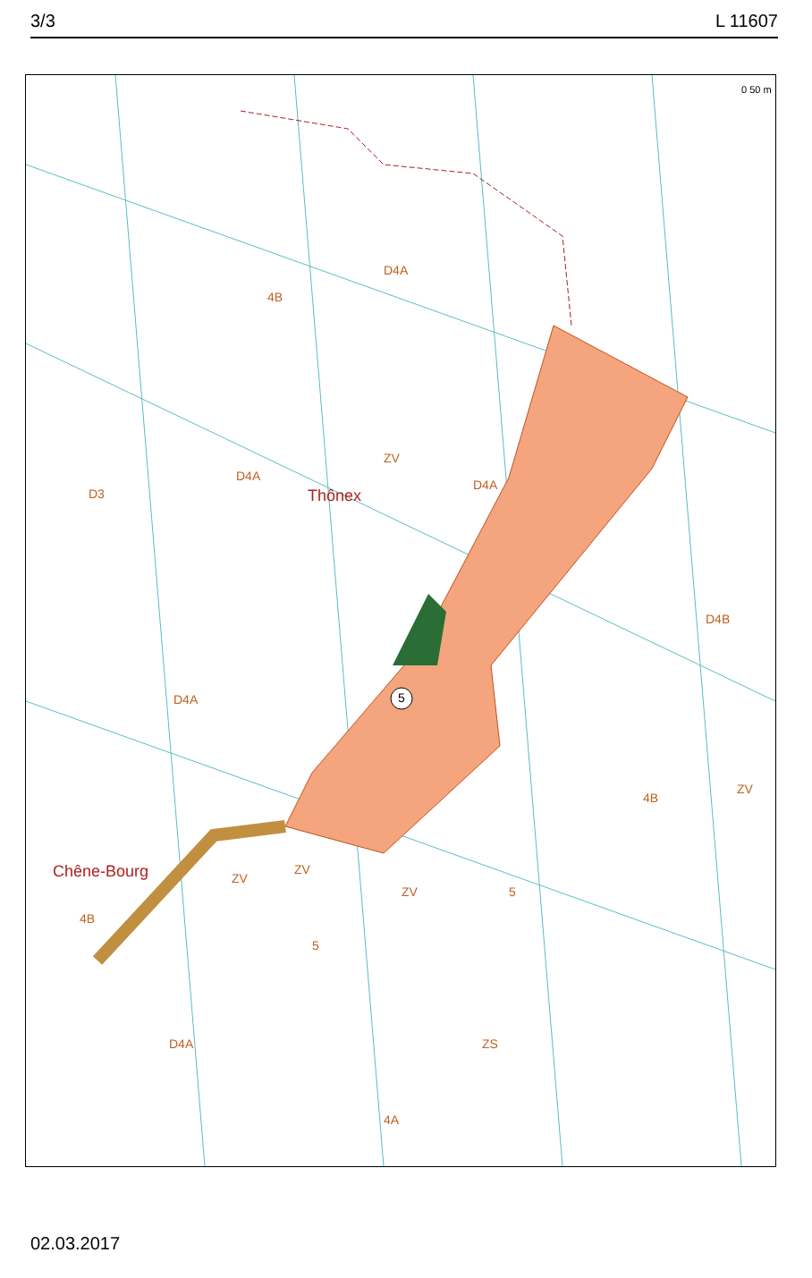3/3 L 11607
5
Thônex
Chêne-Bourg
4B
D4A
D3
D4A
D4A
ZV
D4A
D4B
4B
ZV
ZV
ZV
ZV 5
5
4B
D4A ZS
4A
0 50 m
02.03.2017